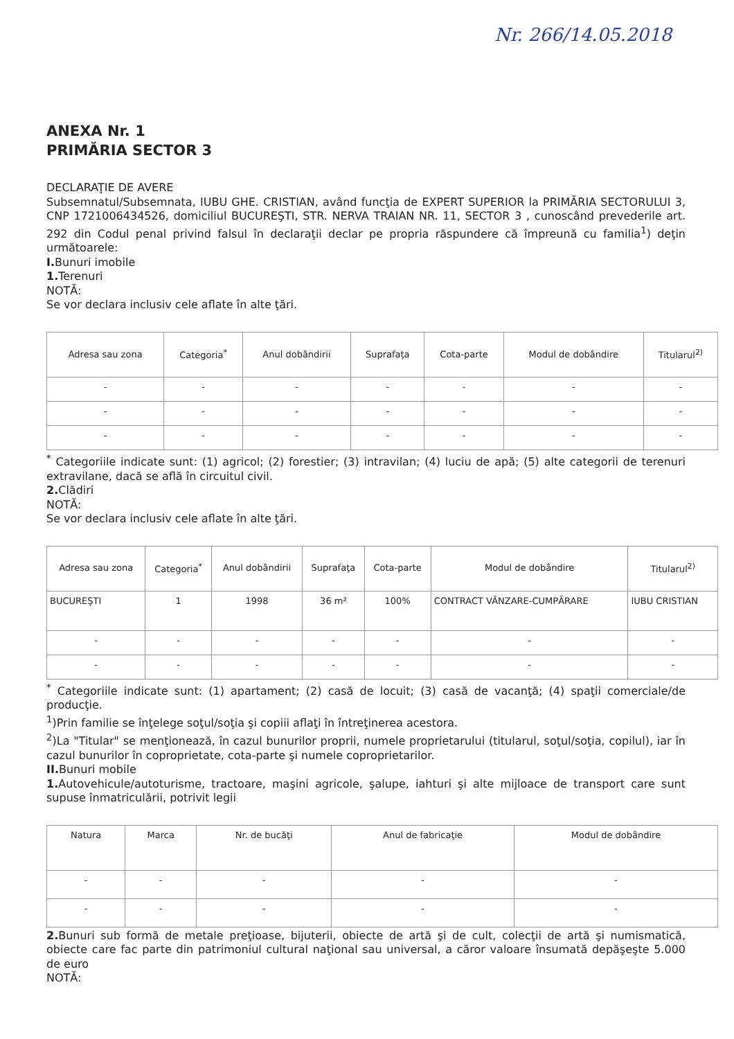Nr. 266/14.05.2018
ANEXA Nr. 1
PRIMĂRIA SECTOR 3
DECLARAŢIE DE AVERE
Subsemnatul/Subsemnata, IUBU GHE. CRISTIAN, având funcţia de EXPERT SUPERIOR la PRIMĂRIA SECTORULUI 3, CNP 1721006434526, domiciliul BUCUREŞTI, STR. NERVA TRAIAN NR. 11, SECTOR 3 , cunoscând prevederile art. 292 din Codul penal privind falsul în declaraţii declar pe propria răspundere că împreună cu familia<sup>1</sup>) deţin următoarele:
I. Bunuri imobile
1. Terenuri
NOTĂ:
Se vor declara inclusiv cele aflate în alte ţări.
| Adresa sau zona | Categoria<sup>*</sup> | Anul dobândirii | Suprafaţa | Cota-parte | Modul de dobândire | Titularul<sup>2)</sup> |
| --- | --- | --- | --- | --- | --- | --- |
| - | - | - | - | - | - | - |
| - | - | - | - | - | - | - |
| - | - | - | - | - | - | - |
<sup>*</sup> Categoriile indicate sunt: (1) agricol; (2) forestier; (3) intravilan; (4) luciu de apă; (5) alte categorii de terenuri extravilane, dacă se află în circuitul civil.
2. Clădiri
NOTĂ:
Se vor declara inclusiv cele aflate în alte ţări.
| Adresa sau zona | Categoria<sup>*</sup> | Anul dobândirii | Suprafaţa | Cota-parte | Modul de dobândire | Titularul<sup>2)</sup> |
| --- | --- | --- | --- | --- | --- | --- |
| BUCUREŞTI | 1 | 1998 | 36 m² | 100% | CONTRACT VÂNZARE-CUMPĂRARE | IUBU CRISTIAN |
| - | - | - | - | - | - | - |
| - | - | - | - | - | - | - |
<sup>*</sup> Categoriile indicate sunt: (1) apartament; (2) casă de locuit; (3) casă de vacanţă; (4) spaţii comerciale/de producţie.
<sup>1</sup>)Prin familie se înţelege soţul/soţia şi copiii aflaţi în întreţinerea acestora.
<sup>2</sup>)La "Titular" se menţionează, în cazul bunurilor proprii, numele proprietarului (titularul, soţul/soţia, copilul), iar în cazul bunurilor în coproprietate, cota-parte şi numele coproprietarilor.
II. Bunuri mobile
1. Autovehicule/autoturisme, tractoare, maşini agricole, şalupe, iahturi şi alte mijloace de transport care sunt supuse înmatriculării, potrivit legii
| Natura | Marca | Nr. de bucăţi | Anul de fabricaţie | Modul de dobândire |
| --- | --- | --- | --- | --- |
| - | - | - | - | - |
| - | - | - | - | - |
2. Bunuri sub formă de metale preţioase, bijuterii, obiecte de artă şi de cult, colecţii de artă şi numismatică, obiecte care fac parte din patrimoniul cultural naţional sau universal, a căror valoare însumată depăşeşte 5.000 de euro
NOTĂ: